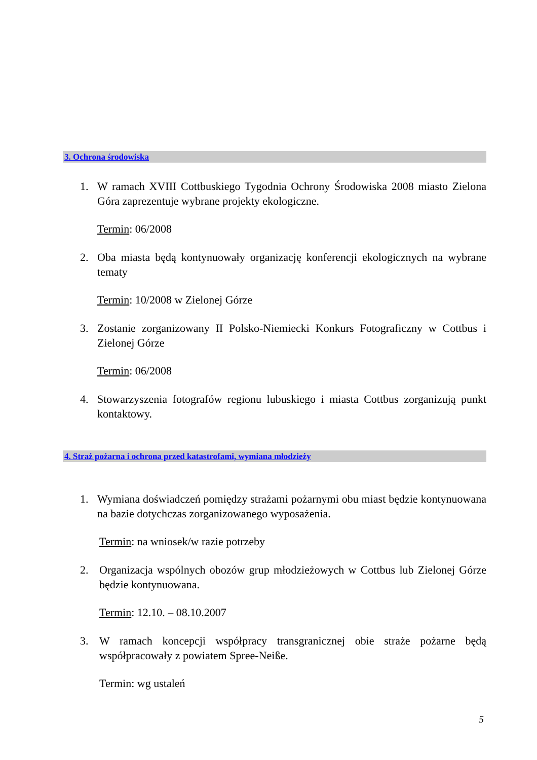3. Ochrona środowiska
1. W ramach XVIII Cottbuskiego Tygodnia Ochrony Środowiska 2008 miasto Zielona Góra zaprezentuje wybrane projekty ekologiczne.
Termin: 06/2008
2. Oba miasta będą kontynuowały organizację konferencji ekologicznych na wybrane tematy
Termin: 10/2008 w Zielonej Górze
3. Zostanie zorganizowany II Polsko-Niemiecki Konkurs Fotograficzny w Cottbus i Zielonej Górze
Termin: 06/2008
4. Stowarzyszenia fotografów regionu lubuskiego i miasta Cottbus zorganizują punkt kontaktowy.
4. Straż pożarna i ochrona przed katastrofami, wymiana młodzieży
1. Wymiana doświadczeń pomiędzy strażami pożarnymi obu miast będzie kontynuowana na bazie dotychczas zorganizowanego wyposażenia.
Termin: na wniosek/w razie potrzeby
2. Organizacja wspólnych obozów grup młodzieżowych w Cottbus lub Zielonej Górze będzie kontynuowana.
Termin: 12.10. – 08.10.2007
3. W ramach koncepcji współpracy transgranicznej obie straże pożarne będą współpracowały z powiatem Spree-Neiße.
Termin: wg ustaleń
5